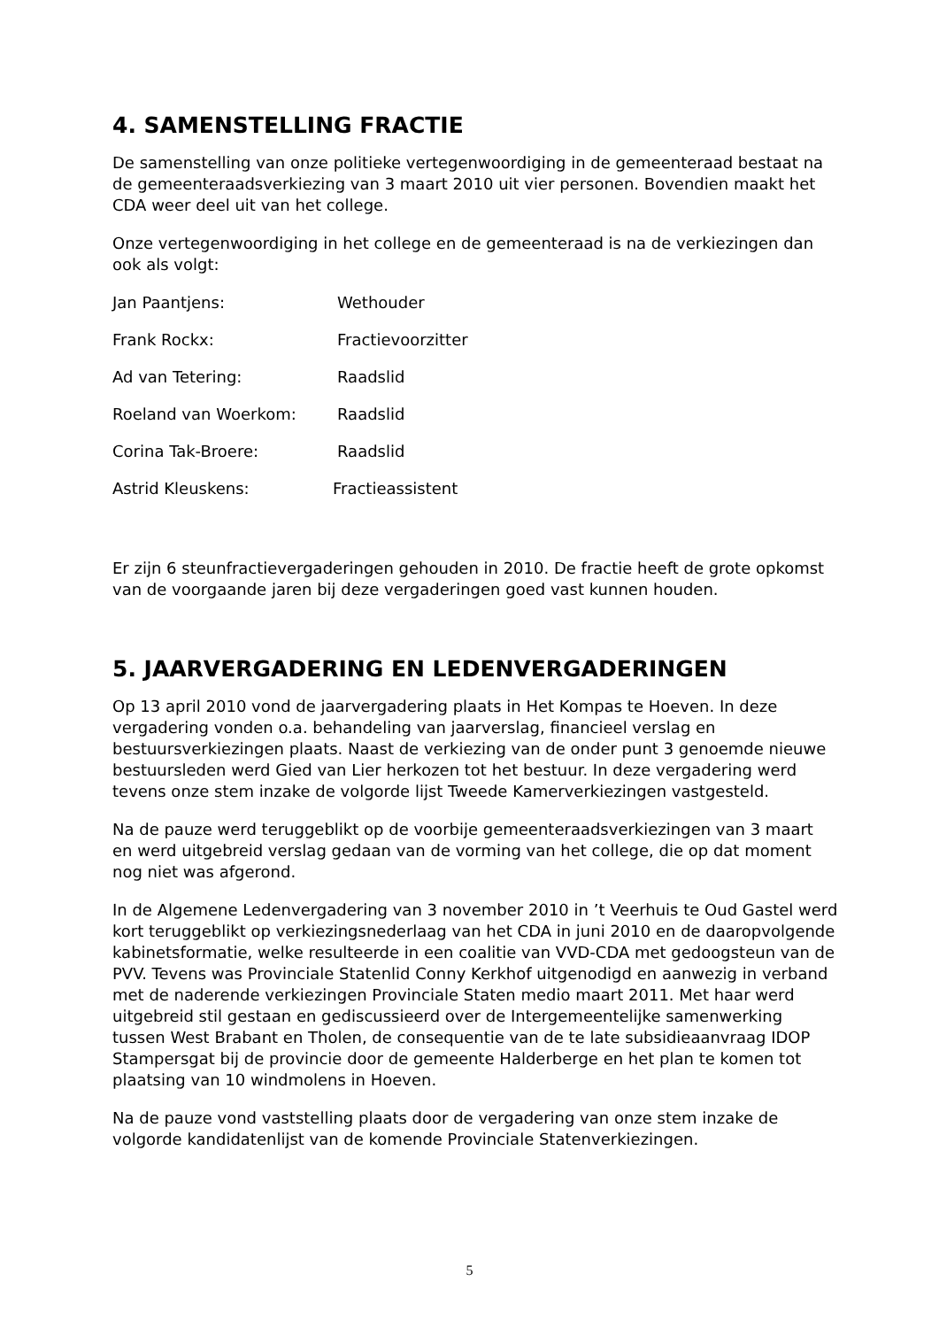4. SAMENSTELLING FRACTIE
De samenstelling van onze politieke vertegenwoordiging in de gemeenteraad bestaat na de gemeenteraadsverkiezing van 3 maart 2010 uit vier personen. Bovendien maakt het CDA weer deel uit van het college.
Onze vertegenwoordiging in het college en de gemeenteraad is na de verkiezingen dan ook als volgt:
Jan Paantjens: Wethouder
Frank Rockx: Fractievoorzitter
Ad van Tetering: Raadslid
Roeland van Woerkom: Raadslid
Corina Tak-Broere: Raadslid
Astrid Kleuskens: Fractieassistent
Er zijn 6 steunfractievergaderingen gehouden in 2010. De fractie heeft de grote opkomst van de voorgaande jaren bij deze vergaderingen goed vast kunnen houden.
5. JAARVERGADERING EN LEDENVERGADERINGEN
Op 13 april 2010 vond de jaarvergadering plaats in Het Kompas te Hoeven. In deze vergadering vonden o.a. behandeling van jaarverslag, financieel verslag en bestuursverkiezingen plaats. Naast de verkiezing van de onder punt 3 genoemde nieuwe bestuursleden werd Gied van Lier herkozen tot het bestuur. In deze vergadering werd tevens onze stem inzake de volgorde lijst Tweede Kamerverkiezingen vastgesteld.
Na de pauze werd teruggeblikt op de voorbije gemeenteraadsverkiezingen van 3 maart en werd uitgebreid verslag gedaan van de vorming van het college, die op dat moment nog niet was afgerond.
In de Algemene Ledenvergadering van 3 november 2010 in ’t Veerhuis te Oud Gastel werd kort teruggeblikt op verkiezingsnederlaag van het CDA in juni 2010 en de daaropvolgende kabinetsformatie, welke resulteerde in een coalitie van VVD-CDA met gedoogsteun van de PVV. Tevens was Provinciale Statenlid Conny Kerkhof uitgenodigd en aanwezig in verband met de naderende verkiezingen Provinciale Staten medio maart 2011. Met haar werd uitgebreid stil gestaan en gediscussieerd over de Intergemeentelijke samenwerking tussen West Brabant en Tholen, de consequentie van de te late subsidieaanvraag IDOP Stampersgat bij de provincie door de gemeente Halderberge en het plan te komen tot plaatsing van 10 windmolens in Hoeven.
Na de pauze vond vaststelling plaats door de vergadering van onze stem inzake de volgorde kandidatenlijst van de komende Provinciale Statenverkiezingen.
5